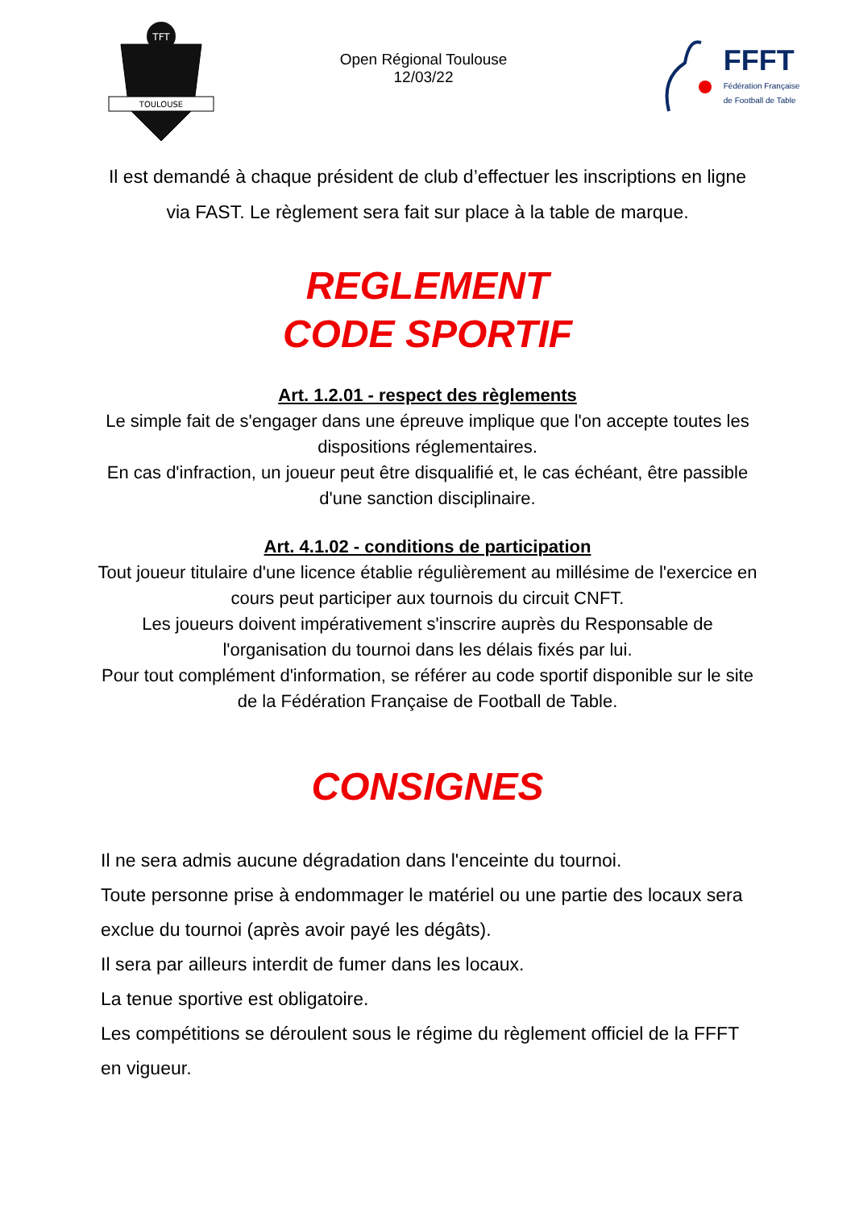TFT
TOULOUSE
Open Régional Toulouse
12/03/22
FFFT
Fédération Française
de Football de Table
Il est demandé à chaque président de club d’effectuer les inscriptions en ligne via FAST. Le règlement sera fait sur place à la table de marque.
REGLEMENT
CODE SPORTIF
Art. 1.2.01 - respect des règlements
Le simple fait de s'engager dans une épreuve implique que l'on accepte toutes les dispositions réglementaires.
En cas d'infraction, un joueur peut être disqualifié et, le cas échéant, être passible d'une sanction disciplinaire.
Art. 4.1.02 - conditions de participation
Tout joueur titulaire d'une licence établie régulièrement au millésime de l'exercice en cours peut participer aux tournois du circuit CNFT.
Les joueurs doivent impérativement s'inscrire auprès du Responsable de l'organisation du tournoi dans les délais fixés par lui.
Pour tout complément d'information, se référer au code sportif disponible sur le site de la Fédération Française de Football de Table.
CONSIGNES
Il ne sera admis aucune dégradation dans l'enceinte du tournoi.
Toute personne prise à endommager le matériel ou une partie des locaux sera exclue du tournoi (après avoir payé les dégâts).
Il sera par ailleurs interdit de fumer dans les locaux.
La tenue sportive est obligatoire.
Les compétitions se déroulent sous le régime du règlement officiel de la FFFT en vigueur.